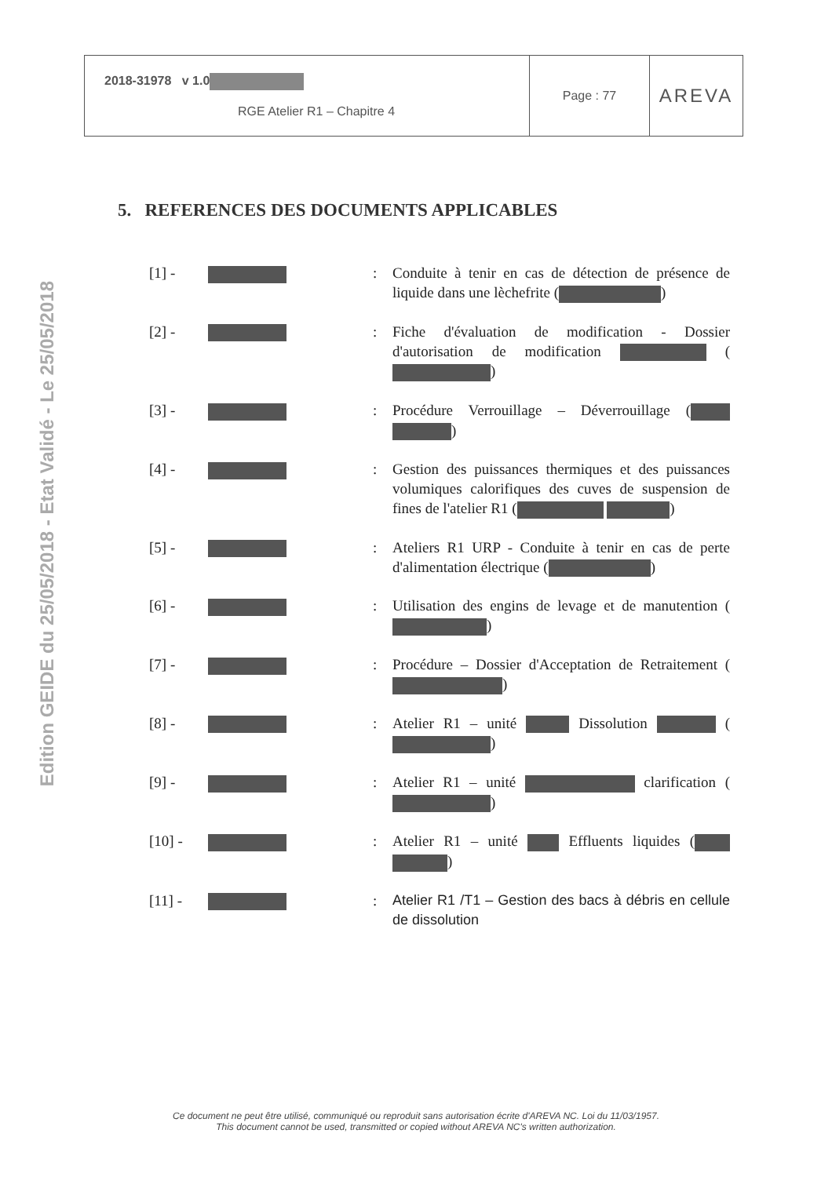Edition GEIDE du 25/05/2018 - Etat Validé - Le 25/05/2018
| 2018-31978 v 1.0 RGE Atelier R1 – Chapitre 4 | Page : 77 | AREVA |
5. REFERENCES DES DOCUMENTS APPLICABLES
[1] - : Conduite à tenir en cas de détection de présence de liquide dans une lèchefrite ( )
[2] - : Fiche d'évaluation de modification - Dossier d'autorisation de modification ( )
[3] - : Procédure Verrouillage – Déverrouillage ( )
[4] - : Gestion des puissances thermiques et des puissances volumiques calorifiques des cuves de suspension de fines de l'atelier R1 ( )
[5] - : Ateliers R1 URP - Conduite à tenir en cas de perte d'alimentation électrique ( )
[6] - : Utilisation des engins de levage et de manutention ( )
[7] - : Procédure – Dossier d'Acceptation de Retraitement ( )
[8] - : Atelier R1 – unité Dissolution ( )
[9] - : Atelier R1 – unité clarification ( )
[10] - : Atelier R1 – unité Effluents liquides ( )
[11] - : Atelier R1 /T1 – Gestion des bacs à débris en cellule de dissolution
Ce document ne peut être utilisé, communiqué ou reproduit sans autorisation écrite d'AREVA NC. Loi du 11/03/1957.
This document cannot be used, transmitted or copied without AREVA NC's written authorization.